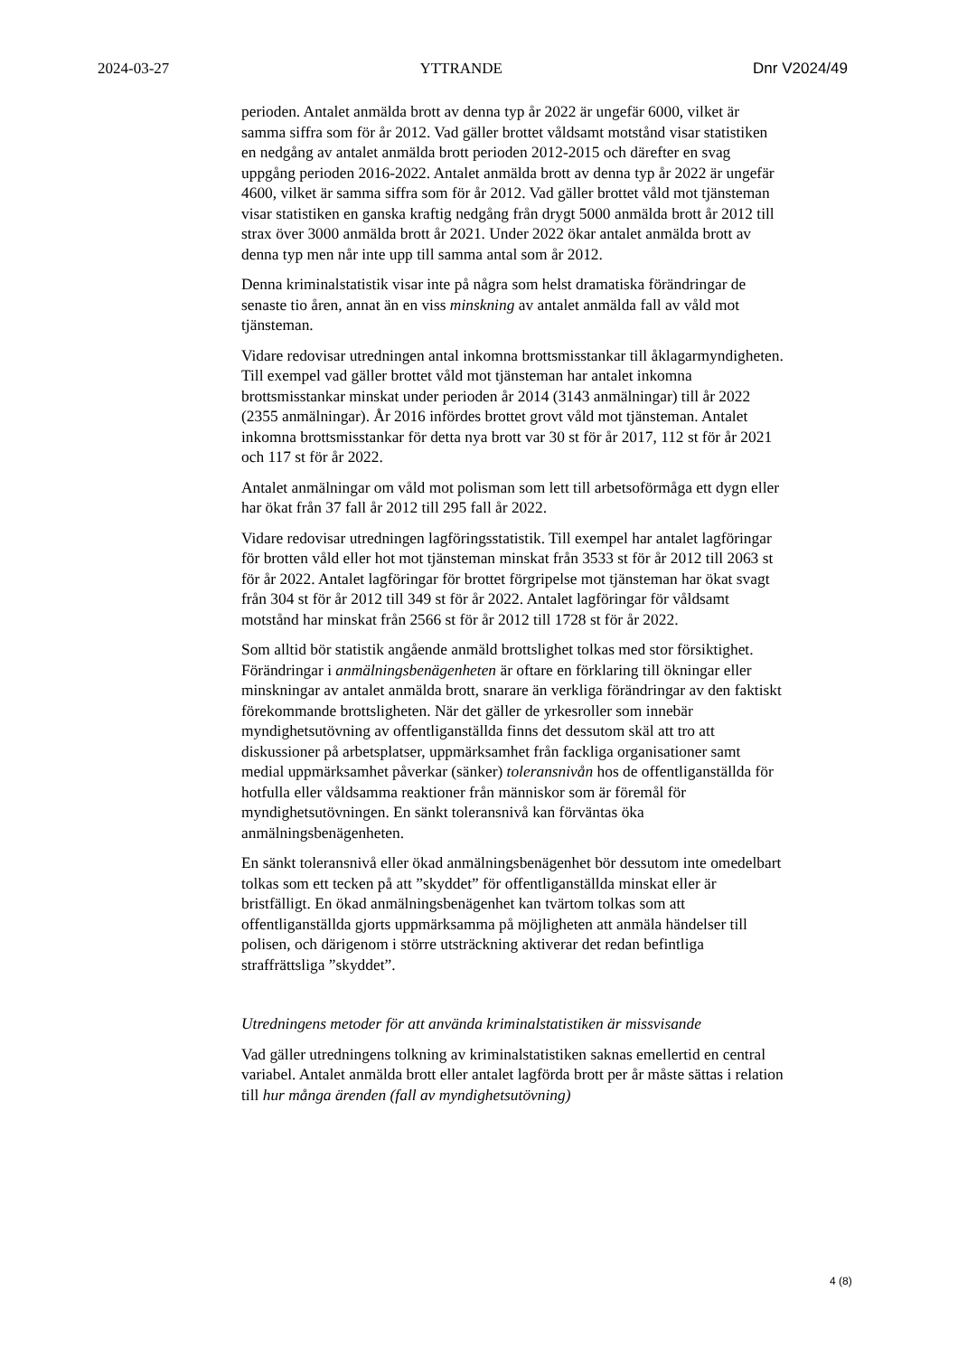2024-03-27 YTTRANDE Dnr V2024/49
perioden. Antalet anmälda brott av denna typ år 2022 är ungefär 6000, vilket är samma siffra som för år 2012. Vad gäller brottet våldsamt motstånd visar statistiken en nedgång av antalet anmälda brott perioden 2012-2015 och därefter en svag uppgång perioden 2016-2022. Antalet anmälda brott av denna typ år 2022 är ungefär 4600, vilket är samma siffra som för år 2012. Vad gäller brottet våld mot tjänsteman visar statistiken en ganska kraftig nedgång från drygt 5000 anmälda brott år 2012 till strax över 3000 anmälda brott år 2021. Under 2022 ökar antalet anmälda brott av denna typ men når inte upp till samma antal som år 2012.
Denna kriminalstatistik visar inte på några som helst dramatiska förändringar de senaste tio åren, annat än en viss minskning av antalet anmälda fall av våld mot tjänsteman.
Vidare redovisar utredningen antal inkomna brottsmisstankar till åklagarmyndigheten. Till exempel vad gäller brottet våld mot tjänsteman har antalet inkomna brottsmisstankar minskat under perioden år 2014 (3143 anmälningar) till år 2022 (2355 anmälningar). År 2016 infördes brottet grovt våld mot tjänsteman. Antalet inkomna brottsmisstankar för detta nya brott var 30 st för år 2017, 112 st för år 2021 och 117 st för år 2022.
Antalet anmälningar om våld mot polisman som lett till arbetsoförmåga ett dygn eller har ökat från 37 fall år 2012 till 295 fall år 2022.
Vidare redovisar utredningen lagföringsstatistik. Till exempel har antalet lagföringar för brotten våld eller hot mot tjänsteman minskat från 3533 st för år 2012 till 2063 st för år 2022. Antalet lagföringar för brottet förgripelse mot tjänsteman har ökat svagt från 304 st för år 2012 till 349 st för år 2022. Antalet lagföringar för våldsamt motstånd har minskat från 2566 st för år 2012 till 1728 st för år 2022.
Som alltid bör statistik angående anmäld brottslighet tolkas med stor försiktighet. Förändringar i anmälningsbenägenheten är oftare en förklaring till ökningar eller minskningar av antalet anmälda brott, snarare än verkliga förändringar av den faktiskt förekommande brottsligheten. När det gäller de yrkesroller som innebär myndighetsutövning av offentliganställda finns det dessutom skäl att tro att diskussioner på arbetsplatser, uppmärksamhet från fackliga organisationer samt medial uppmärksamhet påverkar (sänker) toleransnivån hos de offentliganställda för hotfulla eller våldsamma reaktioner från människor som är föremål för myndighetsutövningen. En sänkt toleransnivå kan förväntas öka anmälningsbenägenheten.
En sänkt toleransnivå eller ökad anmälningsbenägenhet bör dessutom inte omedelbart tolkas som ett tecken på att ”skyddet” för offentliganställda minskat eller är bristfälligt. En ökad anmälningsbenägenhet kan tvärtom tolkas som att offentliganställda gjorts uppmärksamma på möjligheten att anmäla händelser till polisen, och därigenom i större utsträckning aktiverar det redan befintliga straffrättsliga ”skyddet”.
Utredningens metoder för att använda kriminalstatistiken är missvisande
Vad gäller utredningens tolkning av kriminalstatistiken saknas emellertid en central variabel. Antalet anmälda brott eller antalet lagförda brott per år måste sättas i relation till hur många ärenden (fall av myndighetsutövning)
4 (8)